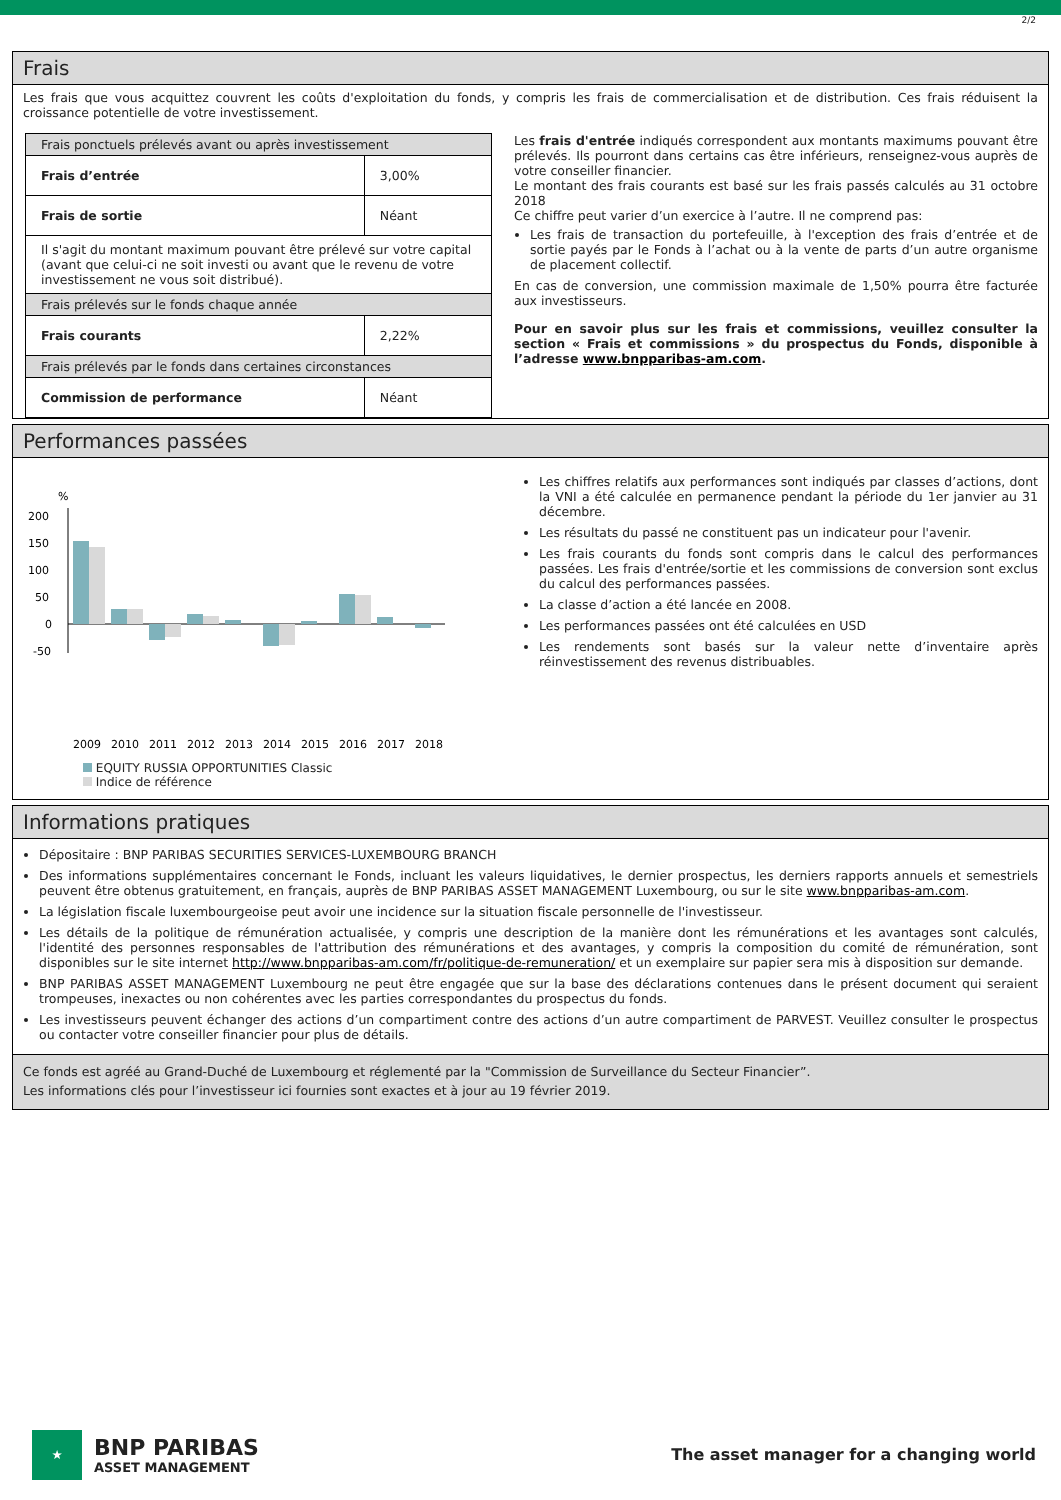2/2
Frais
Les frais que vous acquittez couvrent les coûts d'exploitation du fonds, y compris les frais de commercialisation et de distribution. Ces frais réduisent la croissance potentielle de votre investissement.
| Frais ponctuels prélevés avant ou après investissement | |
| Frais d’entrée | 3,00% |
| Frais de sortie | Néant |
| Il s'agit du montant maximum pouvant être prélevé sur votre capital (avant que celui-ci ne soit investi ou avant que le revenu de votre investissement ne vous soit distribué). | |
| Frais prélevés sur le fonds chaque année | |
| Frais courants | 2,22% |
| Frais prélevés par le fonds dans certaines circonstances | |
| Commission de performance | Néant |
Les frais d'entrée indiqués correspondent aux montants maximums pouvant être prélevés. Ils pourront dans certains cas être inférieurs, renseignez-vous auprès de votre conseiller financier.
Le montant des frais courants est basé sur les frais passés calculés au 31 octobre 2018
Ce chiffre peut varier d’un exercice à l’autre. Il ne comprend pas:
Les frais de transaction du portefeuille, à l'exception des frais d’entrée et de sortie payés par le Fonds à l’achat ou à la vente de parts d’un autre organisme de placement collectif.
En cas de conversion, une commission maximale de 1,50% pourra être facturée aux investisseurs.
Pour en savoir plus sur les frais et commissions, veuillez consulter la section « Frais et commissions » du prospectus du Fonds, disponible à l’adresse www.bnpparibas-am.com.
Performances passées
%
200
150
100
50
0
-50
2009
2010
2011
2012
2013
2014
2015
2016
2017
2018
EQUITY RUSSIA OPPORTUNITIES Classic
Indice de référence
Les chiffres relatifs aux performances sont indiqués par classes d’actions, dont la VNI a été calculée en permanence pendant la période du 1er janvier au 31 décembre.
Les résultats du passé ne constituent pas un indicateur pour l'avenir.
Les frais courants du fonds sont compris dans le calcul des performances passées. Les frais d'entrée/sortie et les commissions de conversion sont exclus du calcul des performances passées.
La classe d’action a été lancée en 2008.
Les performances passées ont été calculées en USD
Les rendements sont basés sur la valeur nette d’inventaire après réinvestissement des revenus distribuables.
Informations pratiques
Dépositaire : BNP PARIBAS SECURITIES SERVICES-LUXEMBOURG BRANCH
Des informations supplémentaires concernant le Fonds, incluant les valeurs liquidatives, le dernier prospectus, les derniers rapports annuels et semestriels peuvent être obtenus gratuitement, en français, auprès de BNP PARIBAS ASSET MANAGEMENT Luxembourg, ou sur le site www.bnpparibas-am.com.
La législation fiscale luxembourgeoise peut avoir une incidence sur la situation fiscale personnelle de l'investisseur.
Les détails de la politique de rémunération actualisée, y compris une description de la manière dont les rémunérations et les avantages sont calculés, l'identité des personnes responsables de l'attribution des rémunérations et des avantages, y compris la composition du comité de rémunération, sont disponibles sur le site internet http://www.bnpparibas-am.com/fr/politique-de-remuneration/ et un exemplaire sur papier sera mis à disposition sur demande.
BNP PARIBAS ASSET MANAGEMENT Luxembourg ne peut être engagée que sur la base des déclarations contenues dans le présent document qui seraient trompeuses, inexactes ou non cohérentes avec les parties correspondantes du prospectus du fonds.
Les investisseurs peuvent échanger des actions d’un compartiment contre des actions d’un autre compartiment de PARVEST. Veuillez consulter le prospectus ou contacter votre conseiller financier pour plus de détails.
Ce fonds est agréé au Grand-Duché de Luxembourg et réglementé par la "Commission de Surveillance du Secteur Financier”.
Les informations clés pour l’investisseur ici fournies sont exactes et à jour au 19 février 2019.
★
BNP PARIBAS
ASSET MANAGEMENT
The asset manager for a changing world